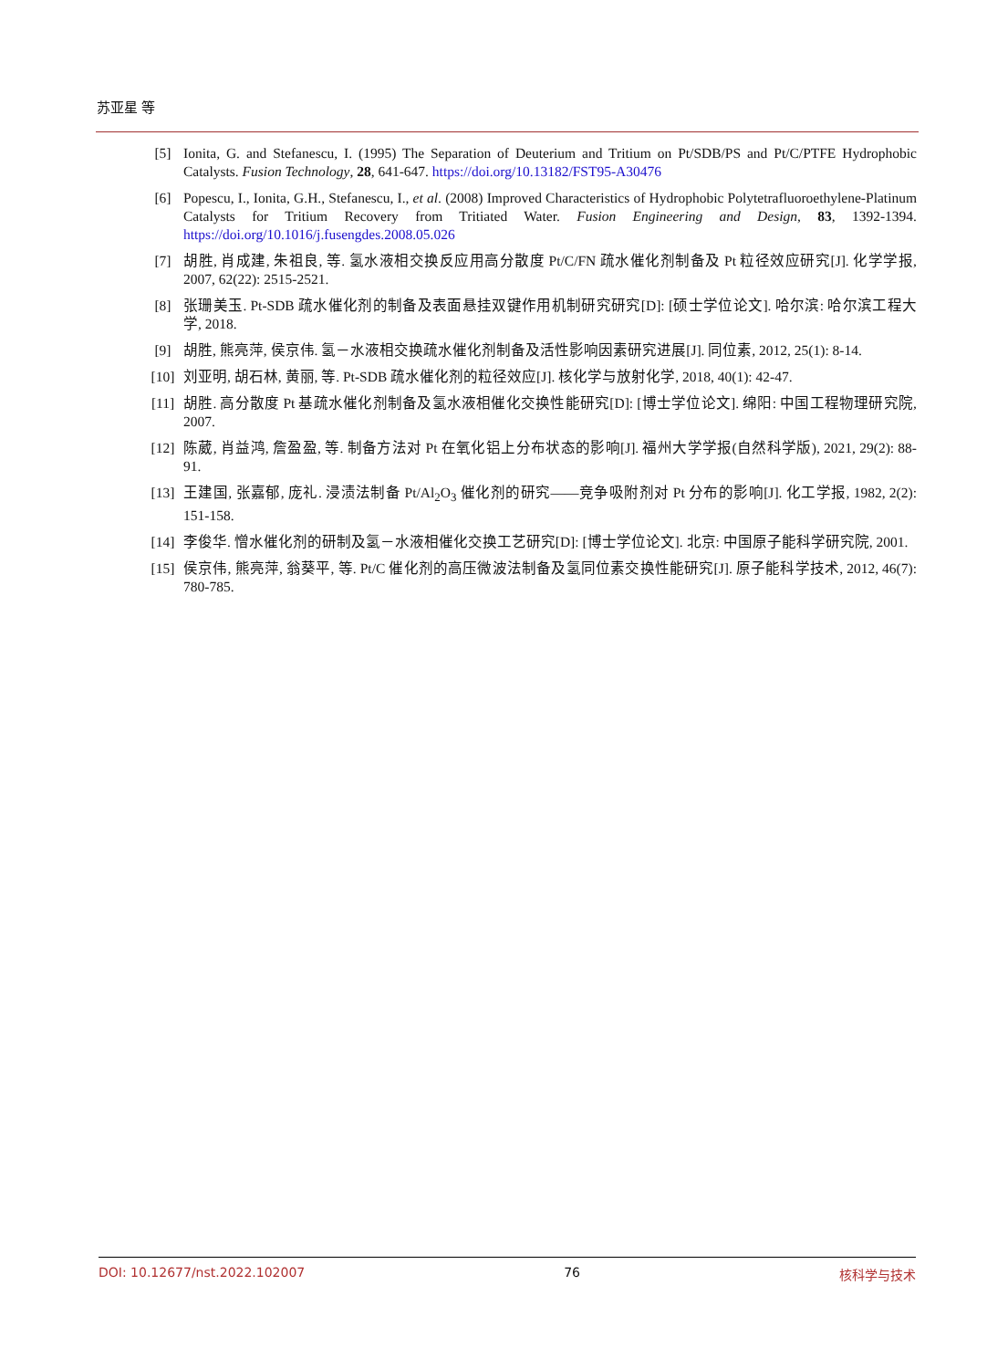苏亚星 等
[5] Ionita, G. and Stefanescu, I. (1995) The Separation of Deuterium and Tritium on Pt/SDB/PS and Pt/C/PTFE Hydrophobic Catalysts. Fusion Technology, 28, 641-647. https://doi.org/10.13182/FST95-A30476
[6] Popescu, I., Ionita, G.H., Stefanescu, I., et al. (2008) Improved Characteristics of Hydrophobic Polytetrafluoroethylene-Platinum Catalysts for Tritium Recovery from Tritiated Water. Fusion Engineering and Design, 83, 1392-1394. https://doi.org/10.1016/j.fusengdes.2008.05.026
[7] 胡胜, 肖成建, 朱祖良, 等. 氢水液相交换反应用高分散度 Pt/C/FN 疏水催化剂制备及 Pt 粒径效应研究[J]. 化学学报, 2007, 62(22): 2515-2521.
[8] 张珊美玉. Pt-SDB 疏水催化剂的制备及表面悬挂双键作用机制研究研究[D]: [硕士学位论文]. 哈尔滨: 哈尔滨工程大学, 2018.
[9] 胡胜, 熊亮萍, 侯京伟. 氢－水液相交换疏水催化剂制备及活性影响因素研究进展[J]. 同位素, 2012, 25(1): 8-14.
[10] 刘亚明, 胡石林, 黄丽, 等. Pt-SDB 疏水催化剂的粒径效应[J]. 核化学与放射化学, 2018, 40(1): 42-47.
[11] 胡胜. 高分散度 Pt 基疏水催化剂制备及氢水液相催化交换性能研究[D]: [博士学位论文]. 绵阳: 中国工程物理研究院, 2007.
[12] 陈葳, 肖益鸿, 詹盈盈, 等. 制备方法对 Pt 在氧化铝上分布状态的影响[J]. 福州大学学报(自然科学版), 2021, 29(2): 88-91.
[13] 王建国, 张嘉郁, 庞礼. 浸渍法制备 Pt/Al<sub>2</sub>O<sub>3</sub> 催化剂的研究——竞争吸附剂对 Pt 分布的影响[J]. 化工学报, 1982, 2(2): 151-158.
[14] 李俊华. 憎水催化剂的研制及氢－水液相催化交换工艺研究[D]: [博士学位论文]. 北京: 中国原子能科学研究院, 2001.
[15] 侯京伟, 熊亮萍, 翁葵平, 等. Pt/C 催化剂的高压微波法制备及氢同位素交换性能研究[J]. 原子能科学技术, 2012, 46(7): 780-785.
DOI: 10.12677/nst.2022.102007 76 核科学与技术